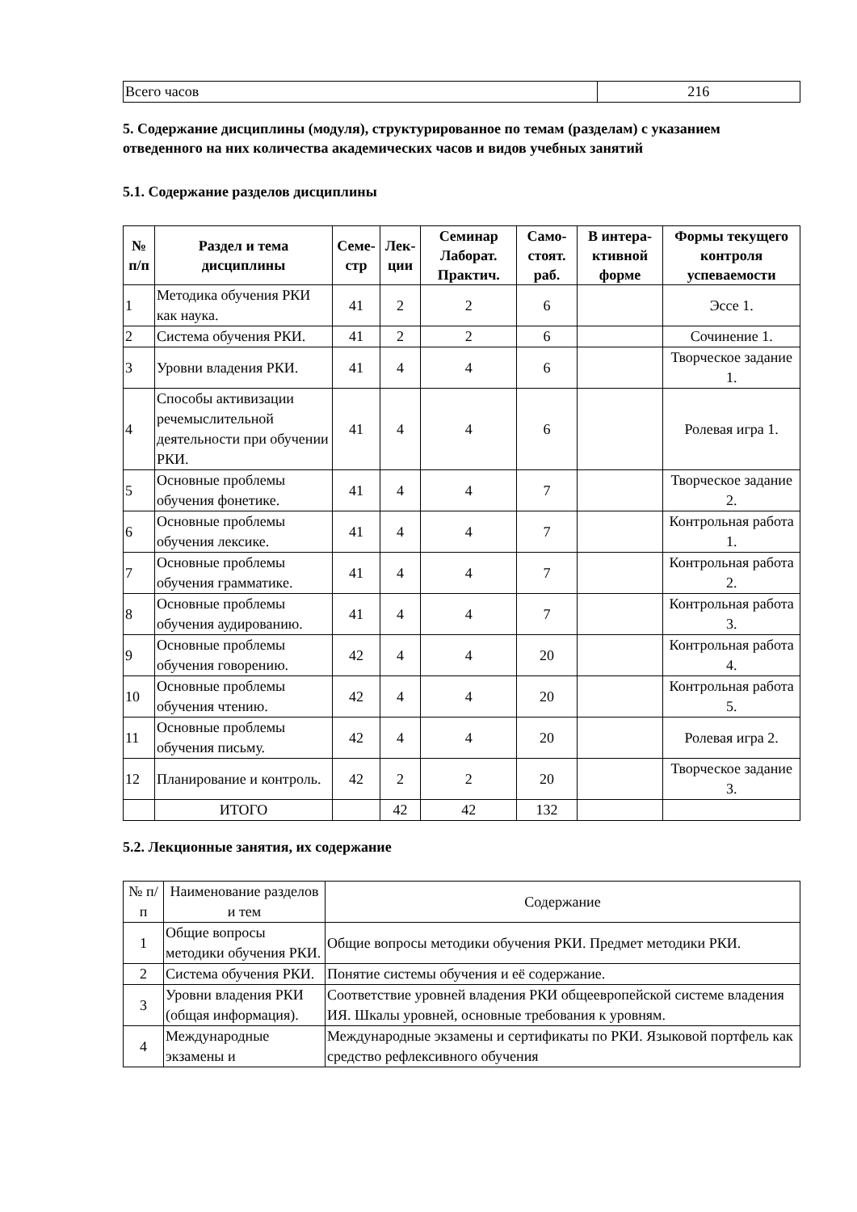| Всего часов | 216 |
5. Содержание дисциплины (модуля), структурированное по темам (разделам) с указанием отведенного на них количества академических часов и видов учебных занятий
5.1. Содержание разделов дисциплины
| № п/п | Раздел и тема дисциплины | Семе-стр | Лек-ции | Семинар Лаборат. Практич. | Само-стоят. раб. | В интера-ктивной форме | Формы текущего контроля успеваемости |
| --- | --- | --- | --- | --- | --- | --- | --- |
| 1 | Методика обучения РКИ как наука. | 41 | 2 | 2 | 6 | | Эссе 1. |
| 2 | Система обучения РКИ. | 41 | 2 | 2 | 6 | | Сочинение 1. |
| 3 | Уровни владения РКИ. | 41 | 4 | 4 | 6 | | Творческое задание 1. |
| 4 | Способы активизации речемыслительной деятельности при обучении РКИ. | 41 | 4 | 4 | 6 | | Ролевая игра 1. |
| 5 | Основные проблемы обучения фонетике. | 41 | 4 | 4 | 7 | | Творческое задание 2. |
| 6 | Основные проблемы обучения лексике. | 41 | 4 | 4 | 7 | | Контрольная работа 1. |
| 7 | Основные проблемы обучения грамматике. | 41 | 4 | 4 | 7 | | Контрольная работа 2. |
| 8 | Основные проблемы обучения аудированию. | 41 | 4 | 4 | 7 | | Контрольная работа 3. |
| 9 | Основные проблемы обучения говорению. | 42 | 4 | 4 | 20 | | Контрольная работа 4. |
| 10 | Основные проблемы обучения чтению. | 42 | 4 | 4 | 20 | | Контрольная работа 5. |
| 11 | Основные проблемы обучения письму. | 42 | 4 | 4 | 20 | | Ролевая игра 2. |
| 12 | Планирование и контроль. | 42 | 2 | 2 | 20 | | Творческое задание 3. |
| | ИТОГО | | 42 | 42 | 132 | | |
5.2. Лекционные занятия, их содержание
| № п/п | Наименование разделов и тем | Содержание |
| 1 | Общие вопросы методики обучения РКИ. | Общие вопросы методики обучения РКИ. Предмет методики РКИ. |
| 2 | Система обучения РКИ. | Понятие системы обучения и её содержание. |
| 3 | Уровни владения РКИ (общая информация). | Соответствие уровней владения РКИ общеевропейской системе владения ИЯ. Шкалы уровней, основные требования к уровням. |
| 4 | Международные экзамены и | Международные экзамены и сертификаты по РКИ. Языковой портфель как средство рефлексивного обучения |